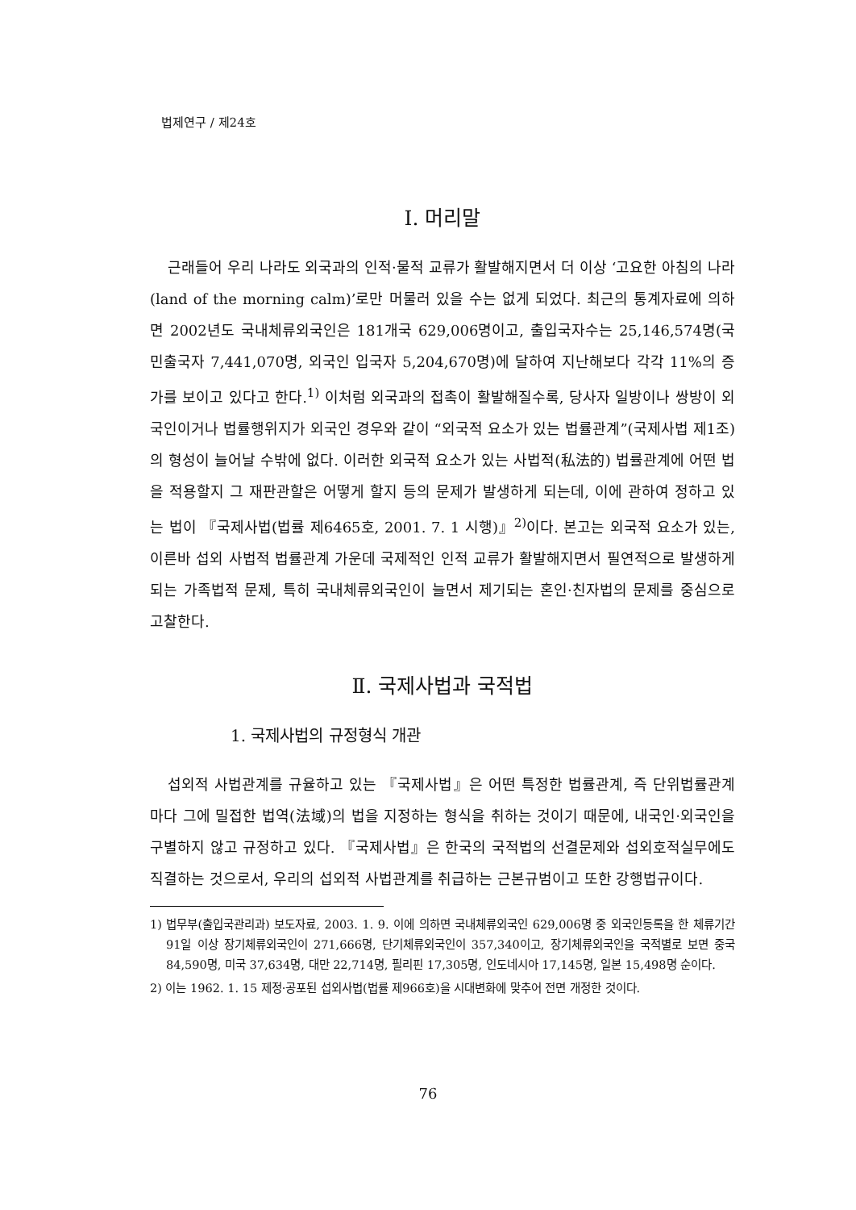법제연구 / 제24호
Ⅰ. 머리말
근래들어 우리 나라도 외국과의 인적·물적 교류가 활발해지면서 더 이상 ‘고요한 아침의 나라(land of the morning calm)’로만 머물러 있을 수는 없게 되었다. 최근의 통계자료에 의하면 2002년도 국내체류외국인은 181개국 629,006명이고, 출입국자수는 25,146,574명(국민출국자 7,441,070명, 외국인 입국자 5,204,670명)에 달하여 지난해보다 각각 11%의 증가를 보이고 있다고 한다.<sup>1)</sup> 이처럼 외국과의 접촉이 활발해질수록, 당사자 일방이나 쌍방이 외국인이거나 법률행위지가 외국인 경우와 같이 “외국적 요소가 있는 법률관계”(국제사법 제1조)의 형성이 늘어날 수밖에 없다. 이러한 외국적 요소가 있는 사법적(私法的) 법률관계에 어떤 법을 적용할지 그 재판관할은 어떻게 할지 등의 문제가 발생하게 되는데, 이에 관하여 정하고 있는 법이 『국제사법(법률 제6465호, 2001. 7. 1 시행)』<sup>2)</sup>이다. 본고는 외국적 요소가 있는, 이른바 섭외 사법적 법률관계 가운데 국제적인 인적 교류가 활발해지면서 필연적으로 발생하게 되는 가족법적 문제, 특히 국내체류외국인이 늘면서 제기되는 혼인·친자법의 문제를 중심으로 고찰한다.
Ⅱ. 국제사법과 국적법
1. 국제사법의 규정형식 개관
섭외적 사법관계를 규율하고 있는 『국제사법』은 어떤 특정한 법률관계, 즉 단위법률관계마다 그에 밀접한 법역(法域)의 법을 지정하는 형식을 취하는 것이기 때문에, 내국인·외국인을 구별하지 않고 규정하고 있다. 『국제사법』은 한국의 국적법의 선결문제와 섭외호적실무에도 직결하는 것으로서, 우리의 섭외적 사법관계를 취급하는 근본규범이고 또한 강행법규이다.
1) 법무부(출입국관리과) 보도자료, 2003. 1. 9. 이에 의하면 국내체류외국인 629,006명 중 외국인등록을 한 체류기간 91일 이상 장기체류외국인이 271,666명, 단기체류외국인이 357,340이고, 장기체류외국인을 국적별로 보면 중국 84,590명, 미국 37,634명, 대만 22,714명, 필리핀 17,305명, 인도네시아 17,145명, 일본 15,498명 순이다.
2) 이는 1962. 1. 15 제정·공포된 섭외사법(법률 제966호)을 시대변화에 맞추어 전면 개정한 것이다.
76